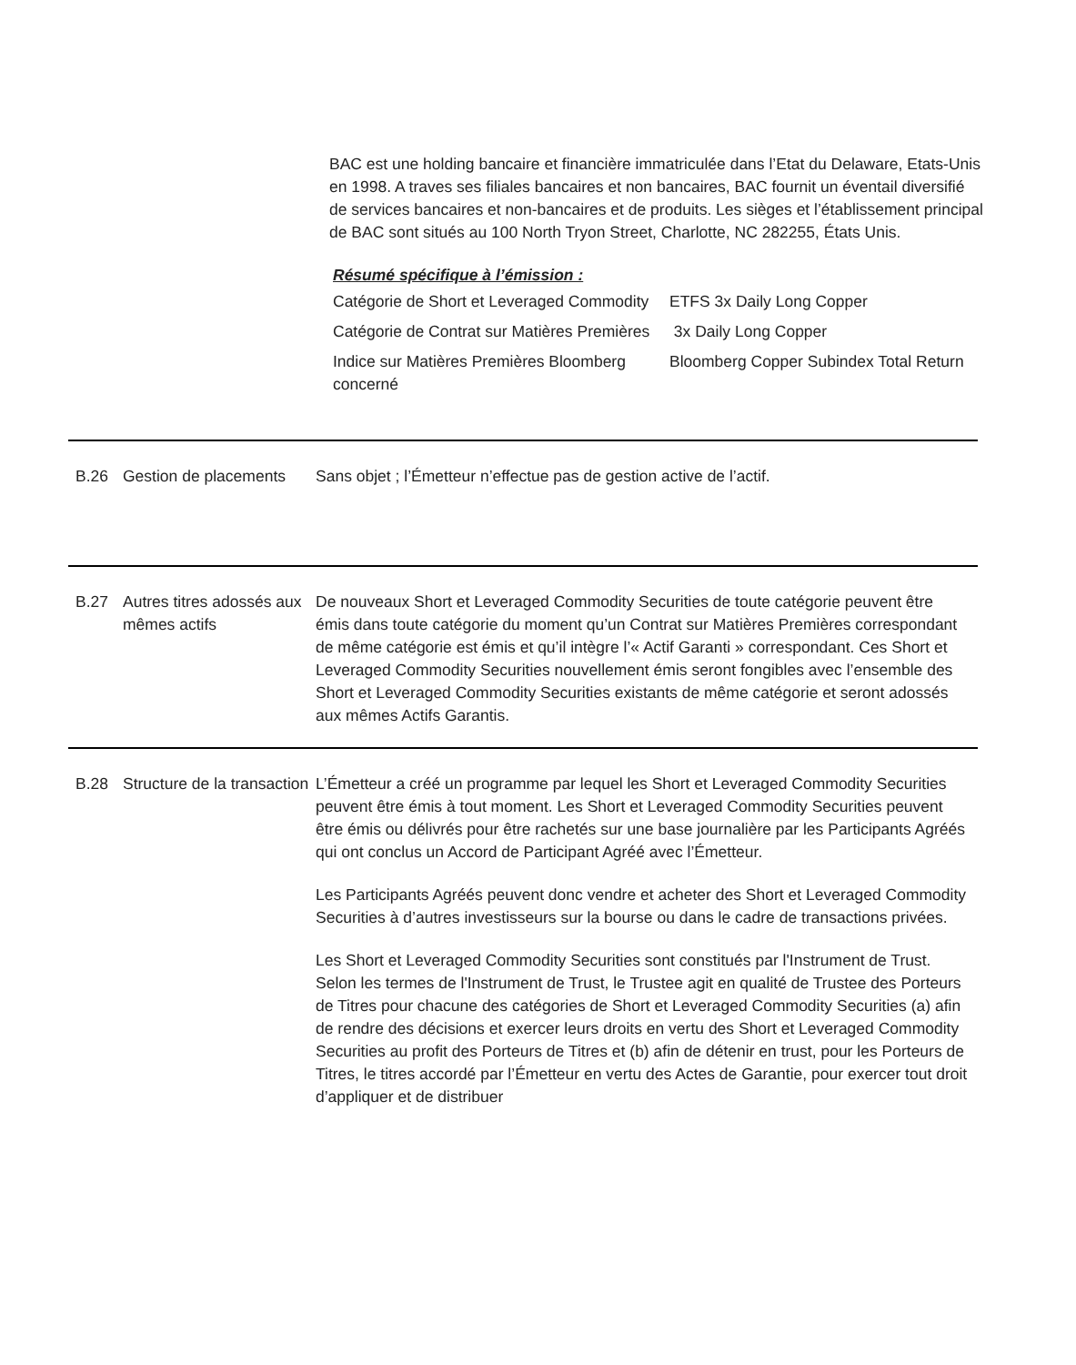BAC est une holding bancaire et financière immatriculée dans l’Etat du Delaware, Etats-Unis en 1998. A traves ses filiales bancaires et non bancaires, BAC fournit un éventail diversifié de services bancaires et non-bancaires et de produits. Les sièges et l’établissement principal de BAC sont situés au 100 North Tryon Street, Charlotte, NC 282255, États Unis.
Résumé spécifique à l’émission :
| Catégorie de Short et Leveraged Commodity | ETFS 3x Daily Long Copper |
| Catégorie de Contrat sur Matières Premières | 3x Daily Long Copper |
| Indice sur Matières Premières Bloomberg concerné | Bloomberg Copper Subindex Total Return |
B.26 Gestion de placements
Sans objet ; l’Émetteur n’effectue pas de gestion active de l’actif.
B.27 Autres titres adossés aux mêmes actifs
De nouveaux Short et Leveraged Commodity Securities de toute catégorie peuvent être émis dans toute catégorie du moment qu’un Contrat sur Matières Premières correspondant de même catégorie est émis et qu’il intègre l’« Actif Garanti » correspondant. Ces Short et Leveraged Commodity Securities nouvellement émis seront fongibles avec l’ensemble des Short et Leveraged Commodity Securities existants de même catégorie et seront adossés aux mêmes Actifs Garantis.
B.28 Structure de la transaction
L’Émetteur a créé un programme par lequel les Short et Leveraged Commodity Securities peuvent être émis à tout moment. Les Short et Leveraged Commodity Securities peuvent être émis ou délivrés pour être rachetés sur une base journalière par les Participants Agréés qui ont conclus un Accord de Participant Agréé avec l’Émetteur.
Les Participants Agréés peuvent donc vendre et acheter des Short et Leveraged Commodity Securities à d’autres investisseurs sur la bourse ou dans le cadre de transactions privées.
Les Short et Leveraged Commodity Securities sont constitués par l'Instrument de Trust. Selon les termes de l'Instrument de Trust, le Trustee agit en qualité de Trustee des Porteurs de Titres pour chacune des catégories de Short et Leveraged Commodity Securities (a) afin de rendre des décisions et exercer leurs droits en vertu des Short et Leveraged Commodity Securities au profit des Porteurs de Titres et (b) afin de détenir en trust, pour les Porteurs de Titres, le titres accordé par l’Émetteur en vertu des Actes de Garantie, pour exercer tout droit d’appliquer et de distribuer